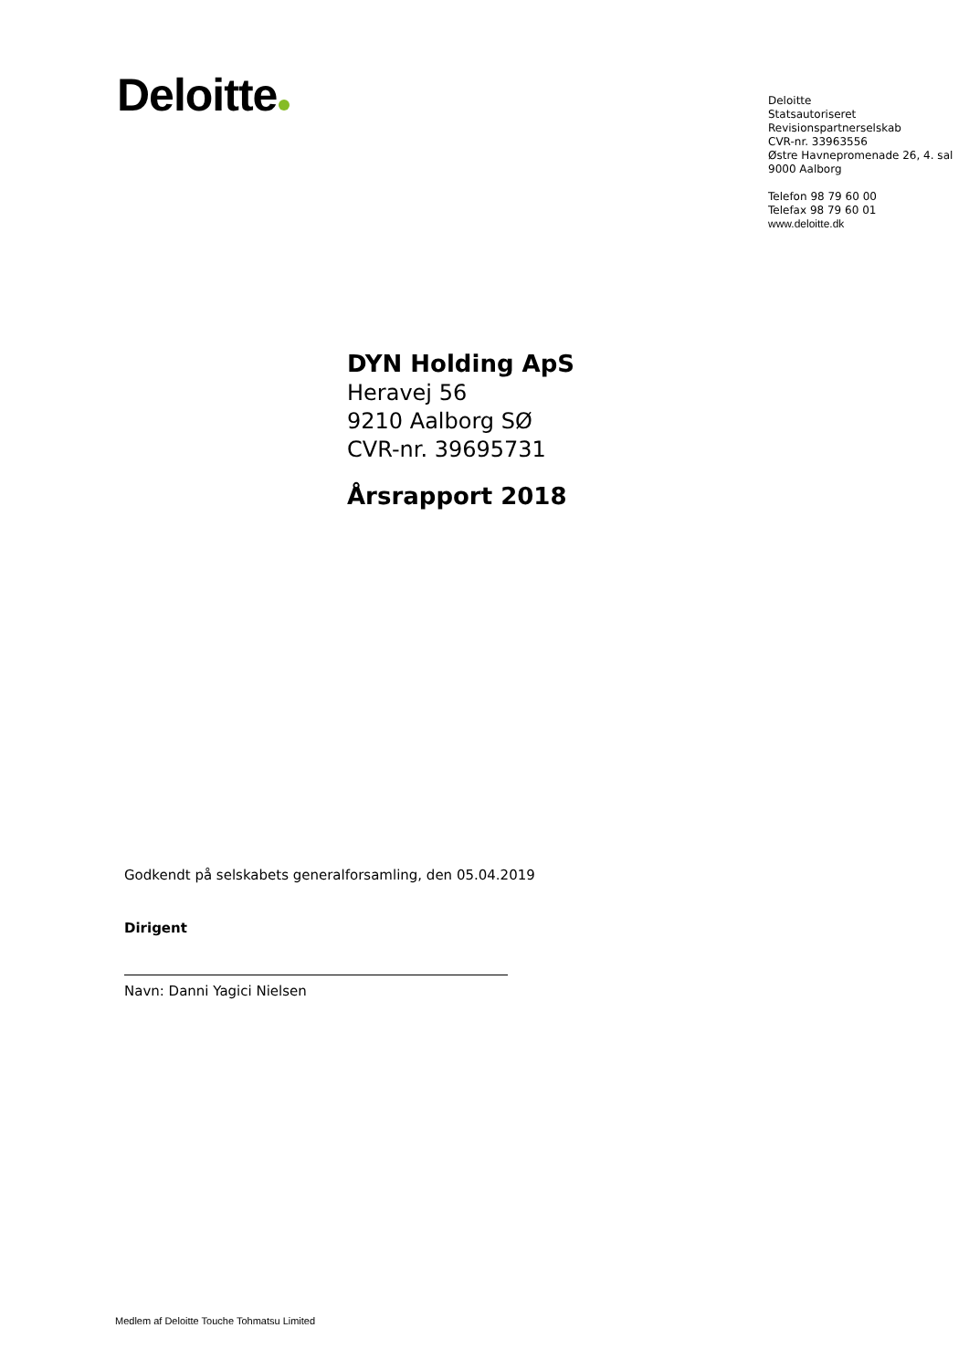Deloitte
Deloitte
Statsautoriseret
Revisionspartnerselskab
CVR-nr. 33963556
Østre Havnepromenade 26, 4. sal
9000 Aalborg
Telefon 98 79 60 00
Telefax 98 79 60 01
www.deloitte.dk
DYN Holding ApS
Heravej 56
9210 Aalborg SØ
CVR-nr. 39695731
Årsrapport 2018
Godkendt på selskabets generalforsamling, den 05.04.2019
Dirigent
Navn: Danni Yagici Nielsen
Medlem af Deloitte Touche Tohmatsu Limited